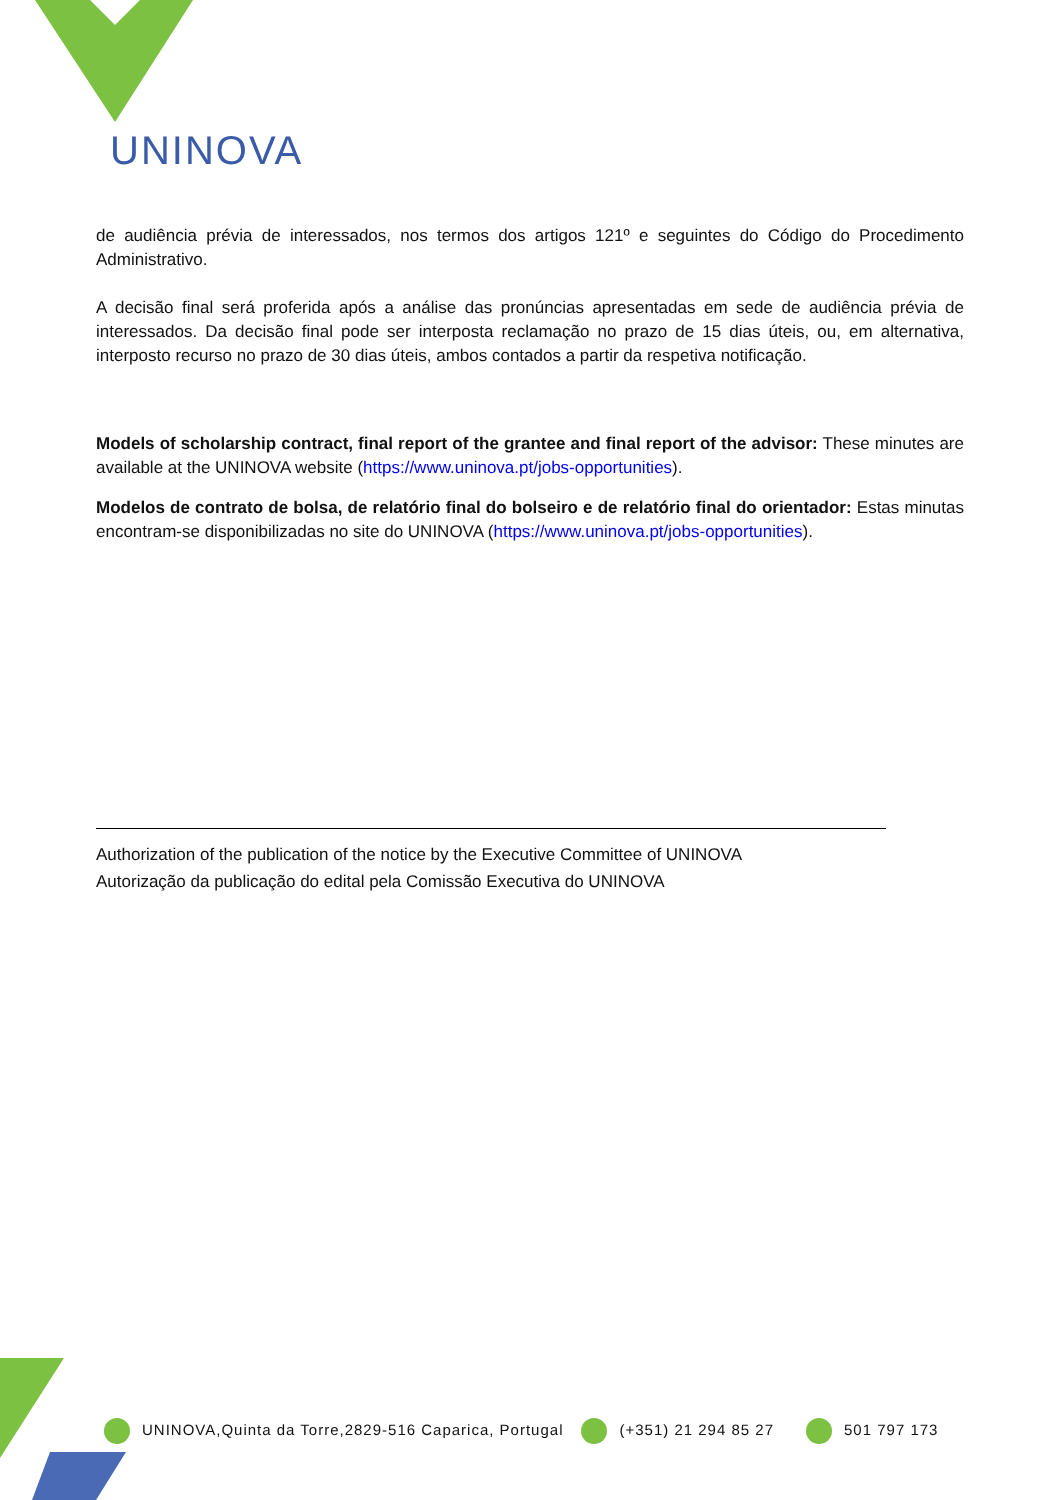UNINOVA
de audiência prévia de interessados, nos termos dos artigos 121º e seguintes do Código do Procedimento Administrativo.
A decisão final será proferida após a análise das pronúncias apresentadas em sede de audiência prévia de interessados. Da decisão final pode ser interposta reclamação no prazo de 15 dias úteis, ou, em alternativa, interposto recurso no prazo de 30 dias úteis, ambos contados a partir da respetiva notificação.
Models of scholarship contract, final report of the grantee and final report of the advisor: These minutes are available at the UNINOVA website (https://www.uninova.pt/jobs-opportunities).
Modelos de contrato de bolsa, de relatório final do bolseiro e de relatório final do orientador: Estas minutas encontram-se disponibilizadas no site do UNINOVA (https://www.uninova.pt/jobs-opportunities).
Authorization of the publication of the notice by the Executive Committee of UNINOVA
Autorização da publicação do edital pela Comissão Executiva do UNINOVA
UNINOVA,Quinta da Torre,2829-516 Caparica, Portugal (+351) 21 294 85 27 501 797 173